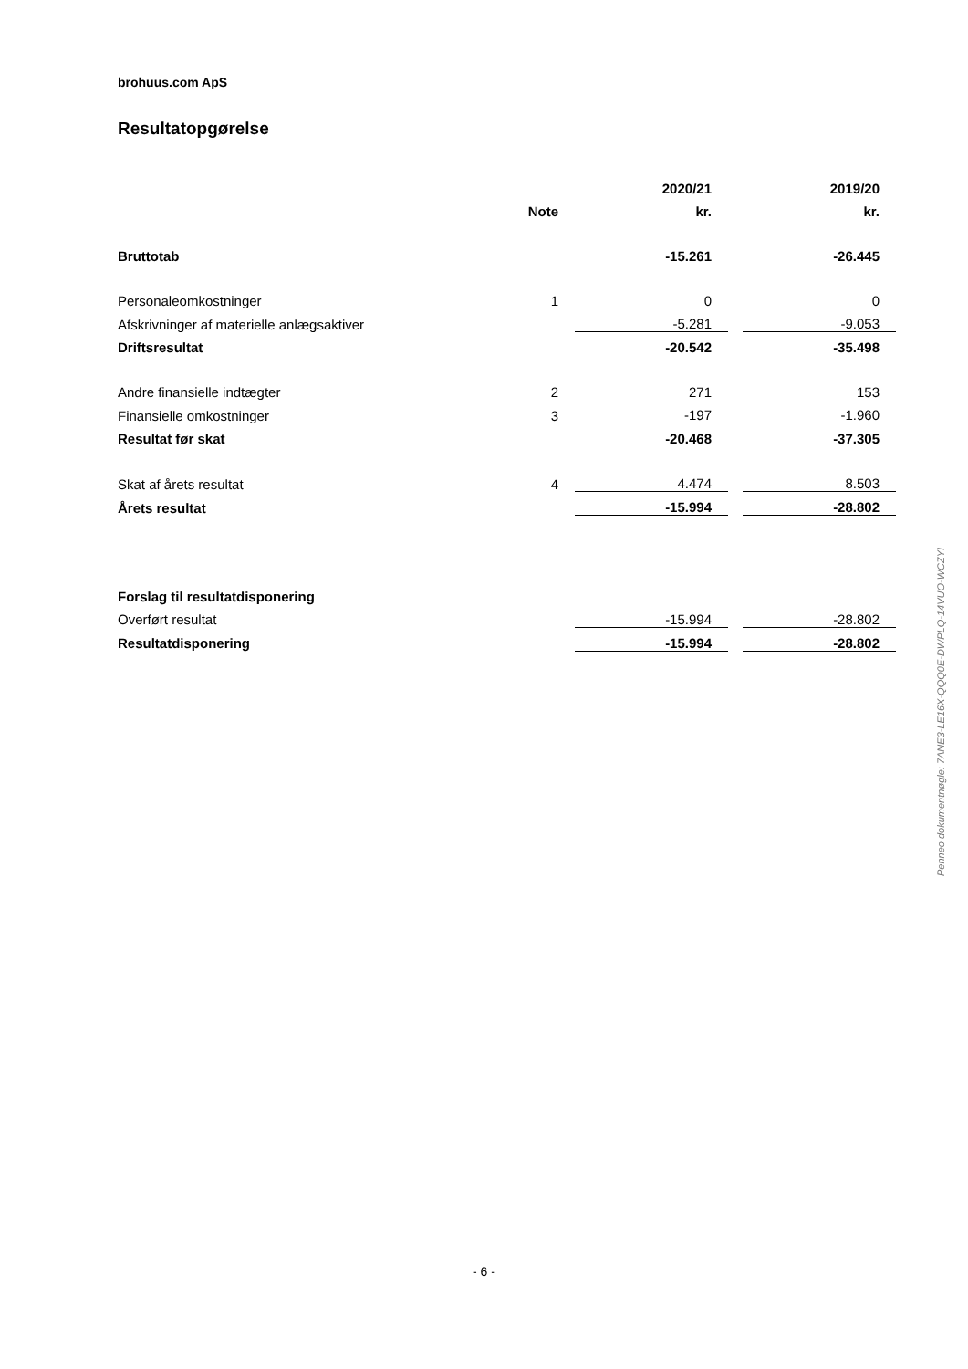brohuus.com ApS
Resultatopgørelse
| | | 2020/21 | | 2019/20 |
| | Note | kr. | | kr. |
| Bruttotab | | -15.261 | | -26.445 |
| Personaleomkostninger | 1 | 0 | | 0 |
| Afskrivninger af materielle anlægsaktiver | | -5.281 | | -9.053 |
| Driftsresultat | | -20.542 | | -35.498 |
| Andre finansielle indtægter | 2 | 271 | | 153 |
| Finansielle omkostninger | 3 | -197 | | -1.960 |
| Resultat før skat | | -20.468 | | -37.305 |
| Skat af årets resultat | 4 | 4.474 | | 8.503 |
| Årets resultat | | -15.994 | | -28.802 |
| Forslag til resultatdisponering | | | | |
| Overført resultat | | -15.994 | | -28.802 |
| Resultatdisponering | | -15.994 | | -28.802 |
Penneo dokumentnøgle: 7ANE3-LE16X-QQQ0E-DWPLQ-14VUO-WCZYI
- 6 -